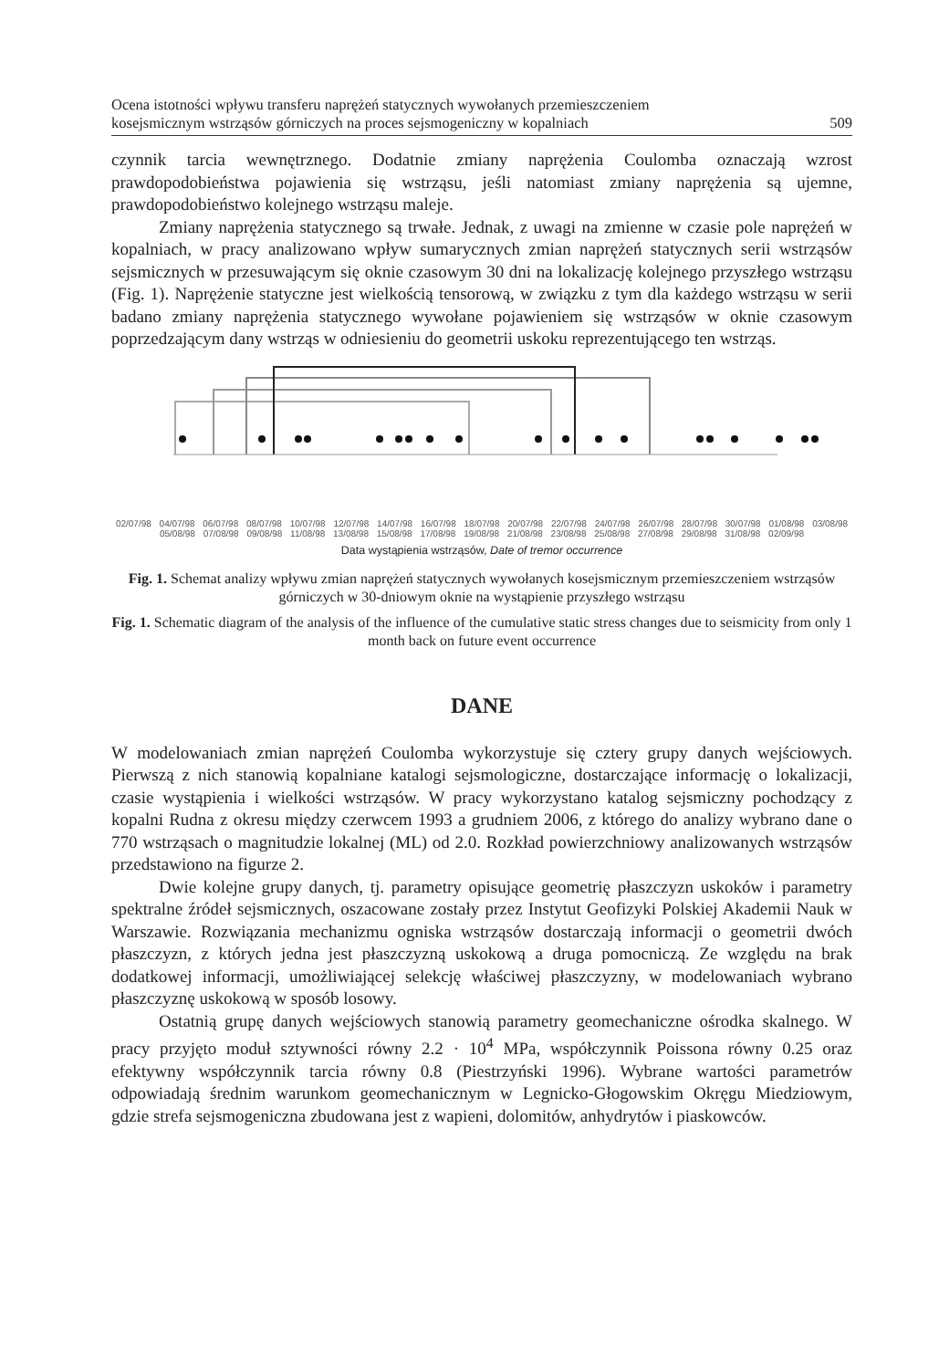Ocena istotności wpływu transferu naprężeń statycznych wywołanych przemieszczeniem
kosejsmicznym wstrząsów górniczych na proces sejsmogeniczny w kopalniach
509
czynnik tarcia wewnętrznego. Dodatnie zmiany naprężenia Coulomba oznaczają wzrost prawdopodobieństwa pojawienia się wstrząsu, jeśli natomiast zmiany naprężenia są ujemne, prawdopodobieństwo kolejnego wstrząsu maleje.
Zmiany naprężenia statycznego są trwałe. Jednak, z uwagi na zmienne w czasie pole naprężeń w kopalniach, w pracy analizowano wpływ sumarycznych zmian naprężeń statycznych serii wstrząsów sejsmicznych w przesuwającym się oknie czasowym 30 dni na lokalizację kolejnego przyszłego wstrząsu (Fig. 1). Naprężenie statyczne jest wielkością tensorową, w związku z tym dla każdego wstrząsu w serii badano zmiany naprężenia statycznego wywołane pojawieniem się wstrząsów w oknie czasowym poprzedzającym dany wstrząs w odniesieniu do geometrii uskoku reprezentującego ten wstrząs.
02/07/98 04/07/98 06/07/98 08/07/98 10/07/98 12/07/98 14/07/98 16/07/98 18/07/98 20/07/98 22/07/98 24/07/98 26/07/98 28/07/98 30/07/98 01/08/98 03/08/98 05/08/98 07/08/98 09/08/98 11/08/98 13/08/98 15/08/98 17/08/98 19/08/98 21/08/98 23/08/98 25/08/98 27/08/98 29/08/98 31/08/98 02/09/98
Data wystąpienia wstrząsów, Date of tremor occurrence
Fig. 1. Schemat analizy wpływu zmian naprężeń statycznych wywołanych kosejsmicznym przemieszczeniem wstrząsów górniczych w 30-dniowym oknie na wystąpienie przyszłego wstrząsu
Fig. 1. Schematic diagram of the analysis of the influence of the cumulative static stress changes due to seismicity from only 1 month back on future event occurrence
DANE
W modelowaniach zmian naprężeń Coulomba wykorzystuje się cztery grupy danych wejściowych. Pierwszą z nich stanowią kopalniane katalogi sejsmologiczne, dostarczające informację o lokalizacji, czasie wystąpienia i wielkości wstrząsów. W pracy wykorzystano katalog sejsmiczny pochodzący z kopalni Rudna z okresu między czerwcem 1993 a grudniem 2006, z którego do analizy wybrano dane o 770 wstrząsach o magnitudzie lokalnej (ML) od 2.0. Rozkład powierzchniowy analizowanych wstrząsów przedstawiono na figurze 2.
Dwie kolejne grupy danych, tj. parametry opisujące geometrię płaszczyzn uskoków i parametry spektralne źródeł sejsmicznych, oszacowane zostały przez Instytut Geofizyki Polskiej Akademii Nauk w Warszawie. Rozwiązania mechanizmu ogniska wstrząsów dostarczają informacji o geometrii dwóch płaszczyzn, z których jedna jest płaszczyzną uskokową a druga pomocniczą. Ze względu na brak dodatkowej informacji, umożliwiającej selekcję właściwej płaszczyzny, w modelowaniach wybrano płaszczyznę uskokową w sposób losowy.
Ostatnią grupę danych wejściowych stanowią parametry geomechaniczne ośrodka skalnego. W pracy przyjęto moduł sztywności równy 2.2 · 10<sup>4</sup> MPa, współczynnik Poissona równy 0.25 oraz efektywny współczynnik tarcia równy 0.8 (Piestrzyński 1996). Wybrane wartości parametrów odpowiadają średnim warunkom geomechanicznym w Legnicko-Głogowskim Okręgu Miedziowym, gdzie strefa sejsmogeniczna zbudowana jest z wapieni, dolomitów, anhydrytów i piaskowców.